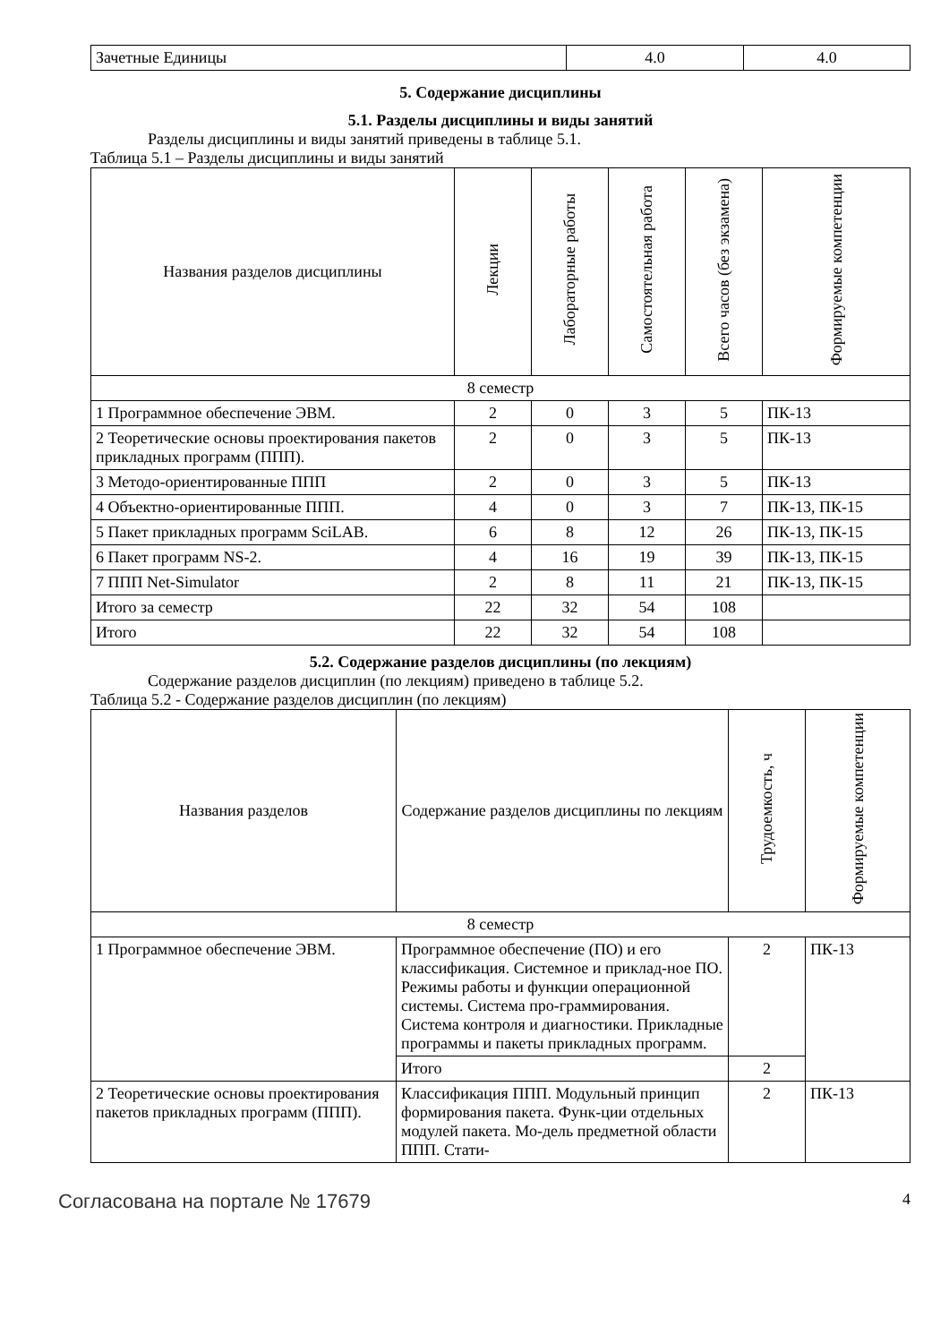| Зачетные Единицы | 4.0 | 4.0 |
5. Содержание дисциплины
5.1. Разделы дисциплины и виды занятий
Разделы дисциплины и виды занятий приведены в таблице 5.1.
Таблица 5.1 – Разделы дисциплины и виды занятий
| Названия разделов дисциплины | Лекции | Лабораторные работы | Самостоятельная работа | Всего часов (без экзамена) | Формируемые компетенции |
| --- | --- | --- | --- | --- | --- |
| 8 семестр | | | | | |
| 1 Программное обеспечение ЭВМ. | 2 | 0 | 3 | 5 | ПК-13 |
| 2 Теоретические основы проектирования пакетов прикладных программ (ППП). | 2 | 0 | 3 | 5 | ПК-13 |
| 3 Методо-ориентированные ППП | 2 | 0 | 3 | 5 | ПК-13 |
| 4 Объектно-ориентированные ППП. | 4 | 0 | 3 | 7 | ПК-13, ПК-15 |
| 5 Пакет прикладных программ SciLAB. | 6 | 8 | 12 | 26 | ПК-13, ПК-15 |
| 6 Пакет программ NS-2. | 4 | 16 | 19 | 39 | ПК-13, ПК-15 |
| 7 ППП Net-Simulator | 2 | 8 | 11 | 21 | ПК-13, ПК-15 |
| Итого за семестр | 22 | 32 | 54 | 108 | |
| Итого | 22 | 32 | 54 | 108 | |
5.2. Содержание разделов дисциплины (по лекциям)
Содержание разделов дисциплин (по лекциям) приведено в таблице 5.2.
Таблица 5.2 - Содержание разделов дисциплин (по лекциям)
| Названия разделов | Содержание разделов дисциплины по лекциям | Трудоемкость, ч | Формируемые компетенции |
| --- | --- | --- | --- |
| 8 семестр | | | |
| 1 Программное обеспечение ЭВМ. | Программное обеспечение (ПО) и его классификация. Системное и приклад-ное ПО. Режимы работы и функции операционной системы. Система про-граммирования. Система контроля и диагностики. Прикладные программы и пакеты прикладных программ. | 2 | ПК-13 |
| | Итого | 2 | |
| 2 Теоретические основы проектирования пакетов прикладных программ (ППП). | Классификация ППП. Модульный принцип формирования пакета. Функ-ции отдельных модулей пакета. Мо-дель предметной области ППП. Стати- | 2 | ПК-13 |
Согласована на портале № 17679 4